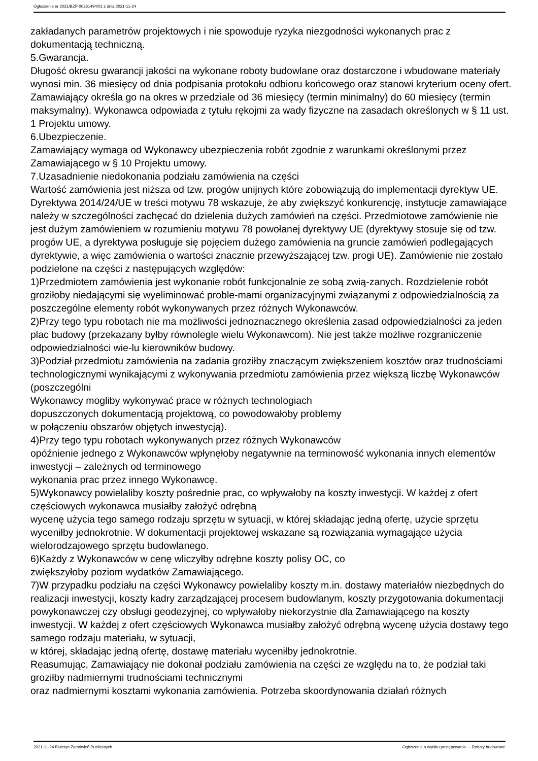Ogłoszenie nr 2021/BZP 00281494/01 z dnia 2021-11-24
zakładanych parametrów projektowych i nie spowoduje ryzyka niezgodności wykonanych prac z dokumentacją techniczną.
5.Gwarancja.
Długość okresu gwarancji jakości na wykonane roboty budowlane oraz dostarczone i wbudowane materiały wynosi min. 36 miesięcy od dnia podpisania protokołu odbioru końcowego oraz stanowi kryterium oceny ofert. Zamawiający określa go na okres w przedziale od 36 miesięcy (termin minimalny) do 60 miesięcy (termin maksymalny). Wykonawca odpowiada z tytułu rękojmi za wady fizyczne na zasadach określonych w § 11 ust. 1 Projektu umowy.
6.Ubezpieczenie.
Zamawiający wymaga od Wykonawcy ubezpieczenia robót zgodnie z warunkami określonymi przez Zamawiającego w § 10 Projektu umowy.
7.Uzasadnienie niedokonania podziału zamówienia na części
Wartość zamówienia jest niższa od tzw. progów unijnych które zobowiązują do implementacji dyrektyw UE. Dyrektywa 2014/24/UE w treści motywu 78 wskazuje, że aby zwiększyć konkurencję, instytucje zamawiające należy w szczególności zachęcać do dzielenia dużych zamówień na części. Przedmiotowe zamówienie nie jest dużym zamówieniem w rozumieniu motywu 78 powołanej dyrektywy UE (dyrektywy stosuje się od tzw. progów UE, a dyrektywa posługuje się pojęciem dużego zamówienia na gruncie zamówień podlegających dyrektywie, a więc zamówienia o wartości znacznie przewyższającej tzw. progi UE). Zamówienie nie zostało podzielone na części z następujących względów:
1)Przedmiotem zamówienia jest wykonanie robót funkcjonalnie ze sobą zwią-zanych. Rozdzielenie robót groziłoby niedającymi się wyeliminować proble-mami organizacyjnymi związanymi z odpowiedzialnością za poszczególne elementy robót wykonywanych przez różnych Wykonawców.
2)Przy tego typu robotach nie ma możliwości jednoznacznego określenia zasad odpowiedzialności za jeden plac budowy (przekazany byłby równolegle wielu Wykonawcom). Nie jest także możliwe rozgraniczenie odpowiedzialności wie-lu kierowników budowy.
3)Podział przedmiotu zamówienia na zadania groziłby znaczącym zwiększeniem kosztów oraz trudnościami technologicznymi wynikającymi z wykonywania przedmiotu zamówienia przez większą liczbę Wykonawców (poszczególni
Wykonawcy mogliby wykonywać prace w różnych technologiach
dopuszczonych dokumentacją projektową, co powodowałoby problemy
w połączeniu obszarów objętych inwestycją).
4)Przy tego typu robotach wykonywanych przez różnych Wykonawców
opóźnienie jednego z Wykonawców wpłynęłoby negatywnie na terminowość wykonania innych elementów inwestycji – zależnych od terminowego
wykonania prac przez innego Wykonawcę.
5)Wykonawcy powielaliby koszty pośrednie prac, co wpływałoby na koszty inwestycji. W każdej z ofert częściowych wykonawca musiałby założyć odrębną
wycenę użycia tego samego rodzaju sprzętu w sytuacji, w której składając jedną ofertę, użycie sprzętu wyceniłby jednokrotnie. W dokumentacji projektowej wskazane są rozwiązania wymagające użycia wielorodzajowego sprzętu budowlanego.
6)Każdy z Wykonawców w cenę wliczyłby odrębne koszty polisy OC, co
zwiększyłoby poziom wydatków Zamawiającego.
7)W przypadku podziału na części Wykonawcy powielaliby koszty m.in. dostawy materiałów niezbędnych do realizacji inwestycji, koszty kadry zarządzającej procesem budowlanym, koszty przygotowania dokumentacji powykonawczej czy obsługi geodezyjnej, co wpływałoby niekorzystnie dla Zamawiającego na koszty inwestycji. W każdej z ofert częściowych Wykonawca musiałby założyć odrębną wycenę użycia dostawy tego samego rodzaju materiału, w sytuacji,
w której, składając jedną ofertę, dostawę materiału wyceniłby jednokrotnie.
Reasumując, Zamawiający nie dokonał podziału zamówienia na części ze względu na to, że podział taki groziłby nadmiernymi trudnościami technicznymi
oraz nadmiernymi kosztami wykonania zamówienia. Potrzeba skoordynowania działań różnych
2021-11-24 Biuletyn Zamówień Publicznych Ogłoszenie o wyniku postępowania - - Roboty budowlane